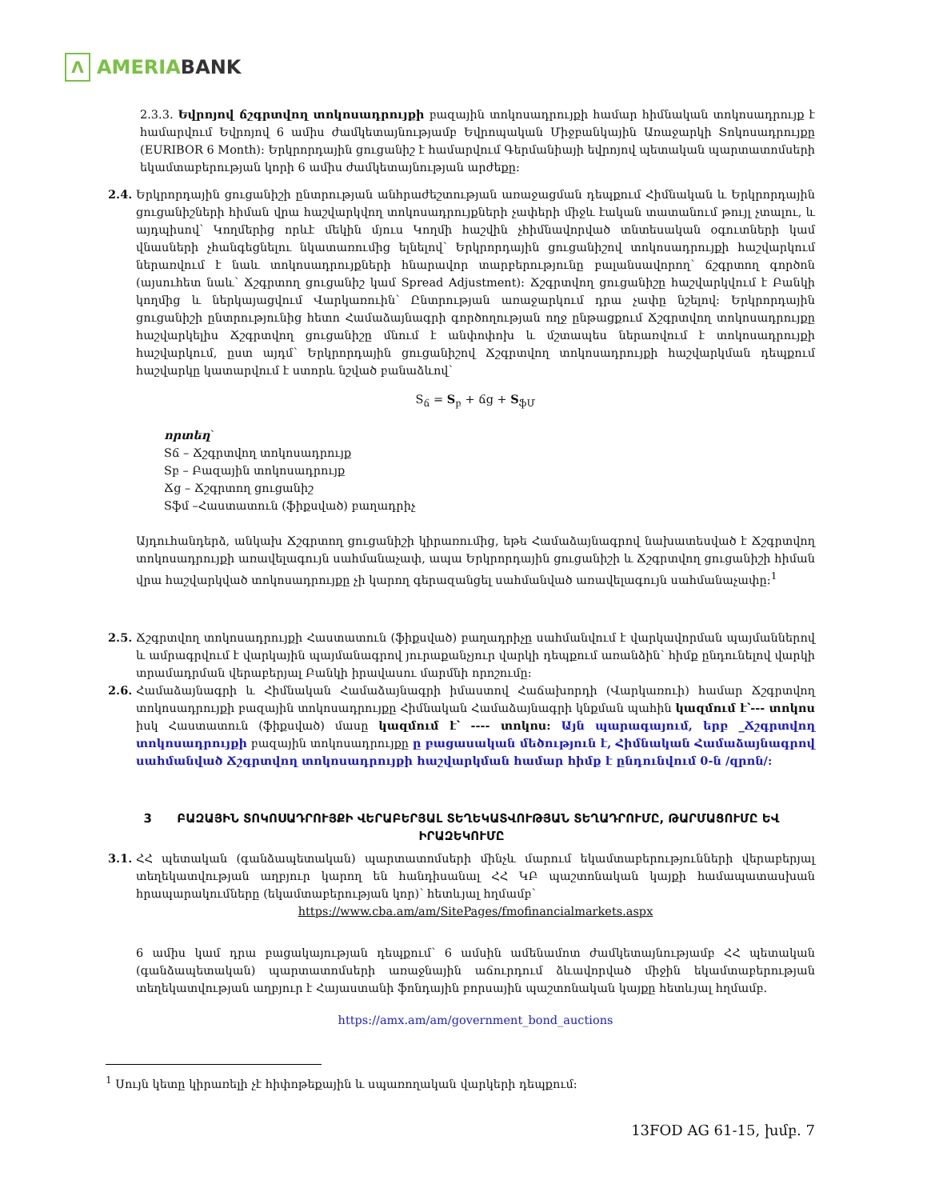Λ AMERIA BANK
2.3.3. Եվրոյով ճշգրտվող տոկոսադրույքի բազային տոկոսադրույքի համար հիմնական տոկոսադրույք է համարվում Եվրոյով 6 ամիս ժամկետայնությամբ Եվրոպական Միջբանկային Առաջարկի Տոկոսադրույքը (EURIBOR 6 Month): Երկրորդային ցուցանիշ է համարվում Գերմանիայի եվրոյով պետական պարտատոմսերի եկամտաբերության կորի 6 ամիս ժամկետայնության արժեքը:
2.4. Երկրորդային ցուցանիշի ընտրության անհրաժեշտության առաջացման դեպքում Հիմնական և Երկրորդային ցուցանիշների հիման վրա հաշվարկվող տոկոսադրույքների չափերի միջև էական տատանում թույլ չտալու, և այդպիսով՝ Կողմերից որևէ մեկին մյուս Կողմի հաշվին չհիմնավորված տնտեսական օգուտների կամ վնասների չհանգեցնելու նկատառումից ելնելով՝ Երկրորդային ցուցանիշով տոկոսադրույքի հաշվարկում ներառվում է նաև տոկոսադրույքների հնարավոր տարբերությունը բալանսավորող՝ ճշգրտող գործոն (այսուհետ նաև՝ Ճշգրտող ցուցանիշ կամ Spread Adjustment): Ճշգրտվող ցուցանիշը հաշվարկվում է Բանկի կողմից և ներկայացվում Վարկառուին՝ Ընտրության առաջարկում դրա չափը նշելով: Երկրորդային ցուցանիշի ընտրությունից հետո Համաձայնագրի գործողության ողջ ընթացքում Ճշգրտվող տոկոսադրույքը հաշվարկելիս Ճշգրտվող ցուցանիշը մնում է անփոփոխ և մշտապես ներառվում է տոկոսադրույքի հաշվարկում, ըստ այդմ՝ Երկրորդային ցուցանիշով Ճշգրտվող տոկոսադրույքի հաշվարկման դեպքում հաշվարկը կատարվում է ստորև նշված բանաձևով՝
S<sub>ճ</sub> = S<sub>բ</sub> + ճg + S<sub>ֆՄ</sub>
որտեղ՝
Sճ – Ճշգրտվող տոկոսադրույք
Sբ – Բազային տոկոսադրույք
Ճg – Ճշգրտող ցուցանիշ
Sֆմ –Հաստատուն (ֆիքսված) բաղադրիչ
Այդուհանդերձ, անկախ Ճշգրտող ցուցանիշի կիրառումից, եթե Համաձայնագրով նախատեսված է Ճշգրտվող տոկոսադրույքի առավելագույն սահմանաչափ, ապա Երկրորդային ցուցանիշի և Ճշգրտվող ցուցանիշի հիման վրա հաշվարկված տոկոսադրույքը չի կարող գերազանցել սահմանված առավելագույն սահմանաչափը:<sup>1</sup>
2.5. Ճշգրտվող տոկոսադրույքի Հաստատուն (ֆիքսված) բաղադրիչը սահմանվում է վարկավորման պայմաններով և ամրագրվում է վարկային պայմանագրով յուրաքանչյուր վարկի դեպքում առանձին՝ հիմք ընդունելով վարկի տրամադրման վերաբերյալ Բանկի իրավասու մարմնի որոշումը:
2.6. Համաձայնագրի և Հիմնական Համաձայնագրի իմաստով Հաճախորդի (Վարկառուի) համար Ճշգրտվող տոկոսադրույքի բազային տոկոսադրույքը Հիմնական Համաձայնագրի կնքման պահին կազմում է՝--- տոկոս իսկ Հաստատուն (ֆիքսված) մասը կազմում է՝ ---- տոկոս: Այն պարագայում, երբ _Ճշգրտվող տոկոսադրույքի բազային տոկոսադրույքը ը բացասական մեծություն է, Հիմնական Համաձայնագրով սահմանված Ճշգրտվող տոկոսադրույքի հաշվարկման համար հիմք է ընդունվում 0-ն /զրոն/:
3 ԲԱԶԱՅԻՆ ՏՈԿՈՍԱԴՐՈՒՅՔԻ ՎԵՐԱԲԵՐՅԱԼ ՏԵՂԵԿԱՏՎՈՒԹՅԱՆ ՏԵՂԱԴՐՈՒՄԸ, ԹԱՐՄԱՑՈՒՄԸ ԵՎ ԻՐԱԶԵԿՈՒՄԸ
3.1. ՀՀ պետական (գանձապետական) պարտատոմսերի մինչև մարում եկամտաբերությունների վերաբերյալ տեղեկատվության աղբյուր կարող են հանդիսանալ ՀՀ ԿԲ պաշտոնական կայքի համապատասխան հրապարակումները (եկամտաբերության կոր)՝ հետևյալ հղմամբ՝
https://www.cba.am/am/SitePages/fmofinancialmarkets.aspx
6 ամիս կամ դրա բացակայության դեպքում՝ 6 ամսին ամենամոտ ժամկետայնությամբ ՀՀ պետական (գանձապետական) պարտատոմսերի առաջնային աճուրդում ձևավորված միջին եկամտաբերության տեղեկատվության աղբյուր է Հայաստանի ֆոնդային բորսային պաշտոնական կայքը հետևյալ հղմամբ.
https://amx.am/am/government_bond_auctions
<sup>1</sup> Սույն կետը կիրառելի չէ հիփոթեքային և սպառողական վարկերի դեպքում:
13FOD AG 61-15, խմբ. 7